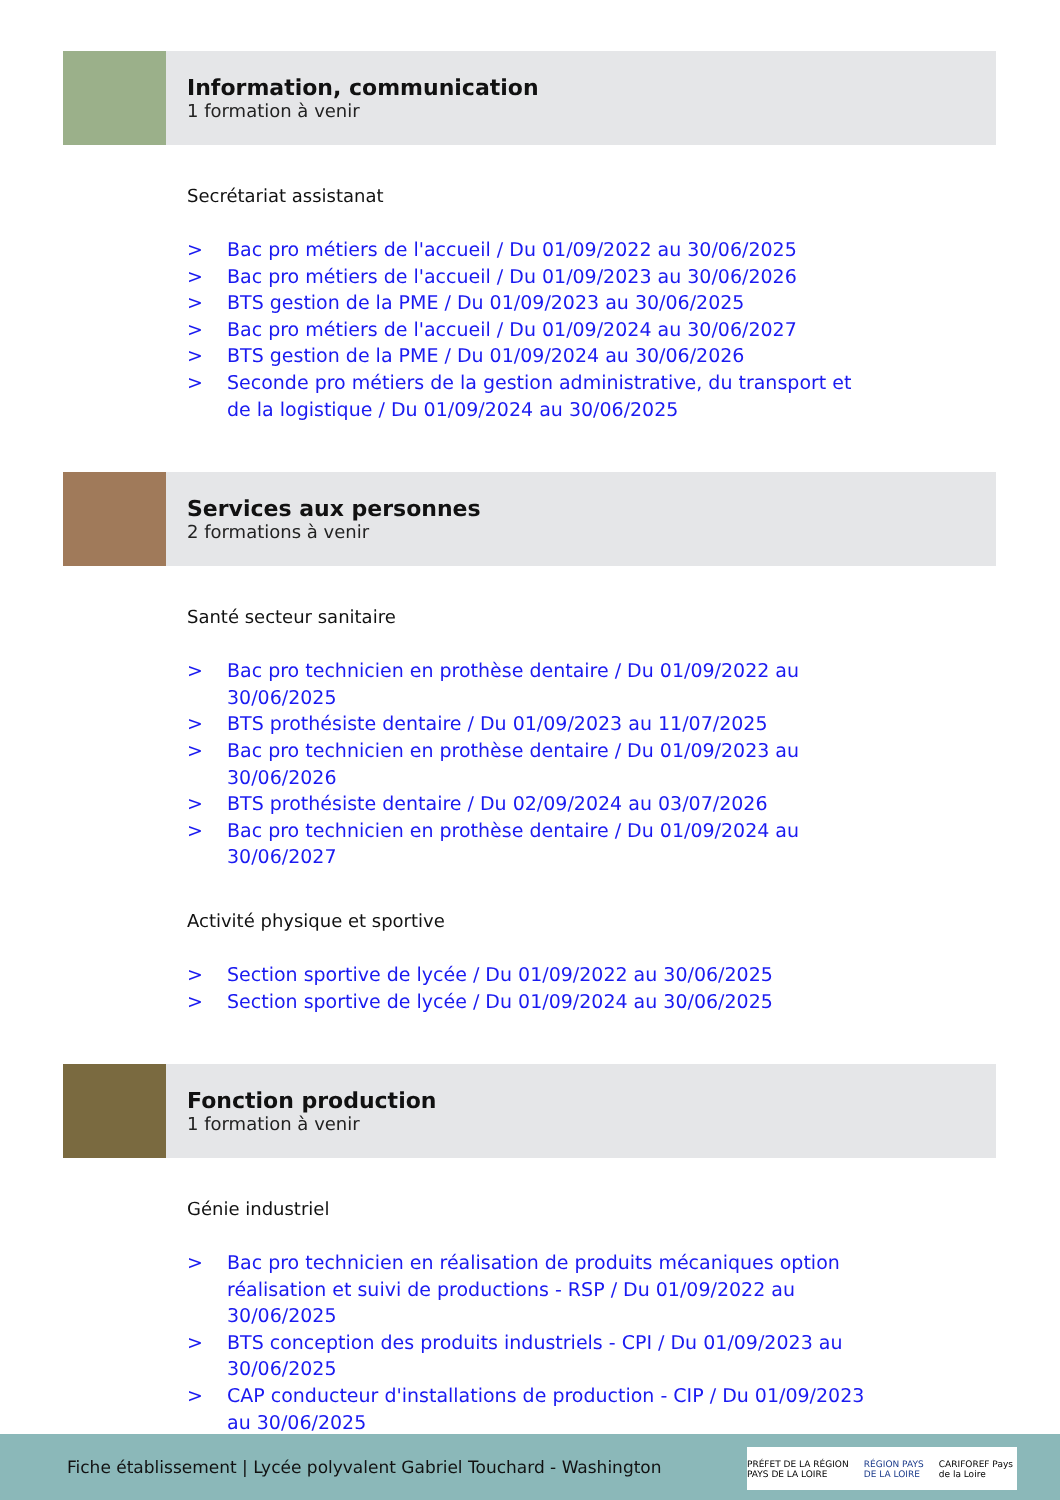Information, communication
1 formation à venir
Secrétariat assistanat
> Bac pro métiers de l'accueil / Du 01/09/2022 au 30/06/2025
> Bac pro métiers de l'accueil / Du 01/09/2023 au 30/06/2026
> BTS gestion de la PME / Du 01/09/2023 au 30/06/2025
> Bac pro métiers de l'accueil / Du 01/09/2024 au 30/06/2027
> BTS gestion de la PME / Du 01/09/2024 au 30/06/2026
> Seconde pro métiers de la gestion administrative, du transport et de la logistique / Du 01/09/2024 au 30/06/2025
Services aux personnes
2 formations à venir
Santé secteur sanitaire
> Bac pro technicien en prothèse dentaire / Du 01/09/2022 au 30/06/2025
> BTS prothésiste dentaire / Du 01/09/2023 au 11/07/2025
> Bac pro technicien en prothèse dentaire / Du 01/09/2023 au 30/06/2026
> BTS prothésiste dentaire / Du 02/09/2024 au 03/07/2026
> Bac pro technicien en prothèse dentaire / Du 01/09/2024 au 30/06/2027
Activité physique et sportive
> Section sportive de lycée / Du 01/09/2022 au 30/06/2025
> Section sportive de lycée / Du 01/09/2024 au 30/06/2025
Fonction production
1 formation à venir
Génie industriel
> Bac pro technicien en réalisation de produits mécaniques option réalisation et suivi de productions - RSP / Du 01/09/2022 au 30/06/2025
> BTS conception des produits industriels - CPI / Du 01/09/2023 au 30/06/2025
> CAP conducteur d'installations de production - CIP / Du 01/09/2023 au 30/06/2025
Fiche établissement | Lycée polyvalent Gabriel Touchard - Washington
PRÉFET DE LA RÉGION PAYS DE LA LOIRE
RÉGION PAYS DE LA LOIRE CARIFOREF Pays de la Loire